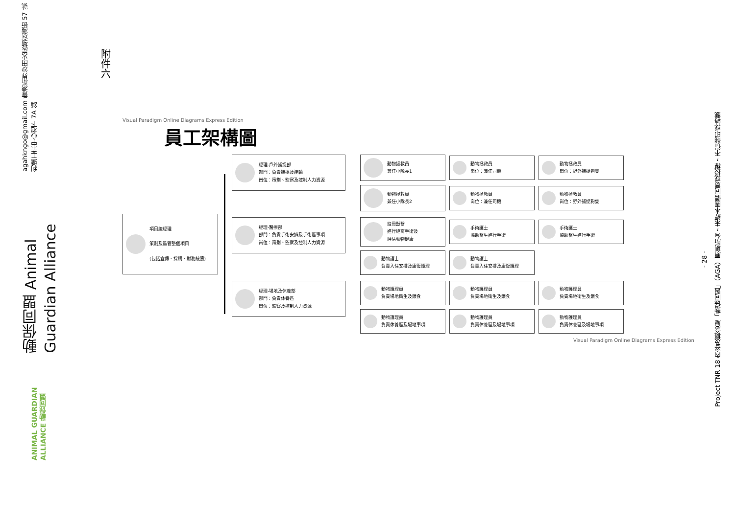動保同盟 Animal Guardian Alliance agahkngo@gmail.com 香港新界沙田火炭坳背灣街 57 號利達工業中心地下 7A 舖
ANIMAL GUARDIAN ALLIANCE 動保同盟
附件六
Visual Paradigm Online Diagrams Express Edition
員工架構圖
項目總經理
策劃及監管整個項目
(包括宣傳、採購、財務統籌)
經理-戶外捕捉部
部門：負責捕捉及運輸
崗位：策劃、監察及控制人力資源
動物拯救員
兼任小隊長1
動物拯救員
崗位：兼任司機
動物拯救員
崗位：野外捕捉狗隻
動物拯救員
兼任小隊長2
動物拯救員
崗位：兼任司機
動物拯救員
崗位：野外捕捉狗隻
經理-醫療部
部門：負責手術安排及手術區事項
崗位：策劃、監察及控制人力資源
註冊獸醫
進行絕育手術及
評估動物健康
手術護士
協助醫生進行手術
手術護士
協助醫生進行手術
動物護士
負責入住安排及康復護理
動物護士
負責入住安排及康復護理
經理-場地及休養部
部門：負責休養區
崗位：監察及控制人力資源
動物護理員
負責場地衛生及餵食
動物護理員
負責場地衛生及餵食
動物護理員
負責場地衛生及餵食
動物護理員
負責休養區及場地事項
動物護理員
負責休養區及場地事項
動物護理員
負責休養區及場地事項
Visual Paradigm Online Diagrams Express Edition
- 28 -
Project TNR 18 內容及概念屬「動保同盟」（AGA）原創所有，未經本團體同意或授權，不得翻印或轉載